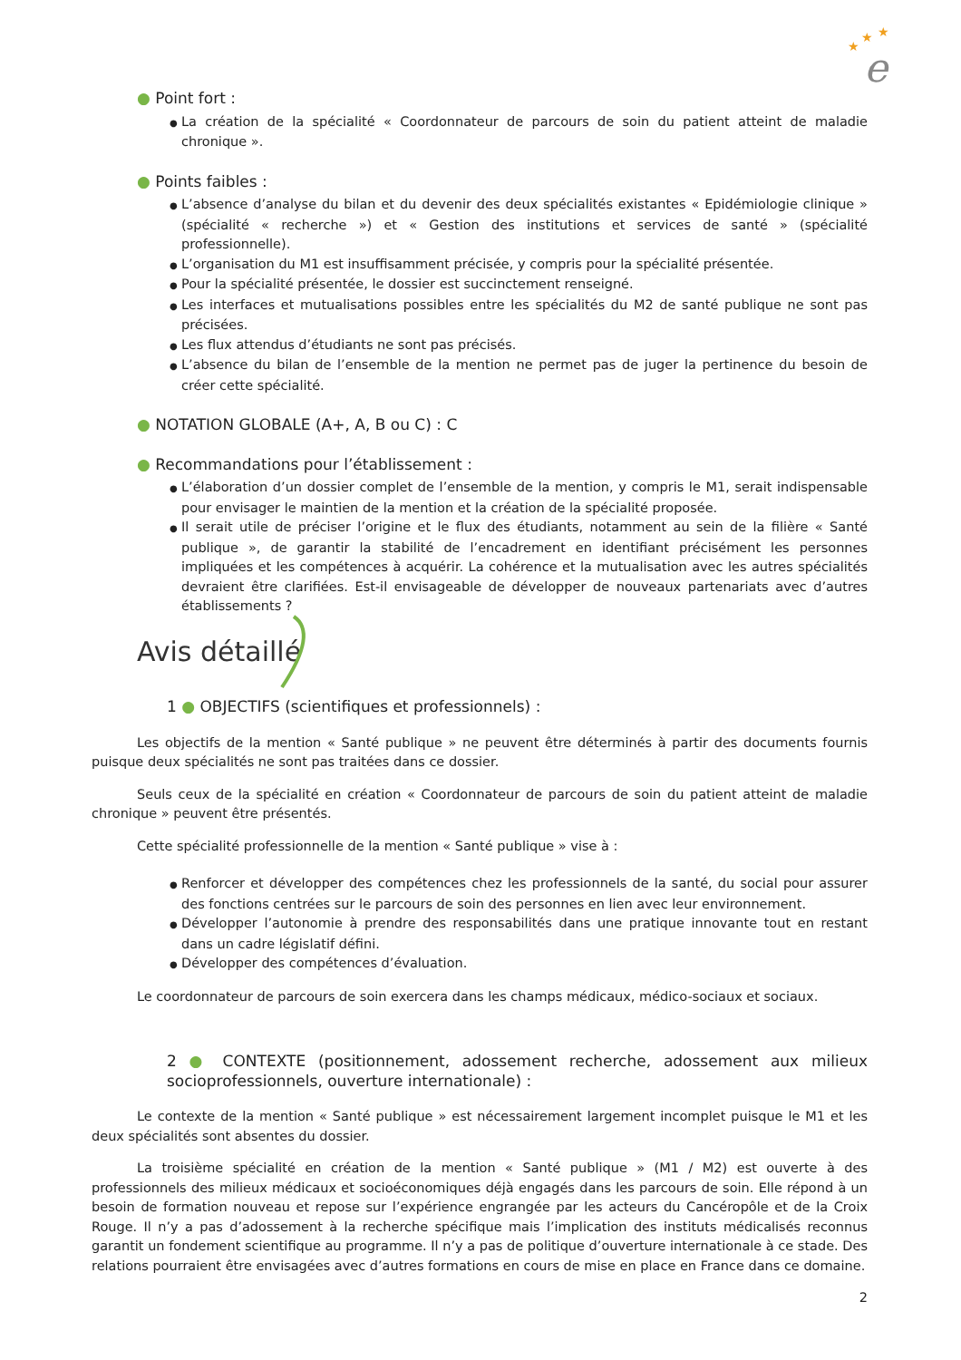★
★
★
e
● Point fort :
● La création de la spécialité « Coordonnateur de parcours de soin du patient atteint de maladie chronique ».
● Points faibles :
● L’absence d’analyse du bilan et du devenir des deux spécialités existantes « Epidémiologie clinique » (spécialité « recherche ») et « Gestion des institutions et services de santé » (spécialité professionnelle).
● L’organisation du M1 est insuffisamment précisée, y compris pour la spécialité présentée.
● Pour la spécialité présentée, le dossier est succinctement renseigné.
● Les interfaces et mutualisations possibles entre les spécialités du M2 de santé publique ne sont pas précisées.
● Les flux attendus d’étudiants ne sont pas précisés.
● L’absence du bilan de l’ensemble de la mention ne permet pas de juger la pertinence du besoin de créer cette spécialité.
● NOTATION GLOBALE (A+, A, B ou C) : C
● Recommandations pour l’établissement :
● L’élaboration d’un dossier complet de l’ensemble de la mention, y compris le M1, serait indispensable pour envisager le maintien de la mention et la création de la spécialité proposée.
● Il serait utile de préciser l’origine et le flux des étudiants, notamment au sein de la filière « Santé publique », de garantir la stabilité de l’encadrement en identifiant précisément les personnes impliquées et les compétences à acquérir. La cohérence et la mutualisation avec les autres spécialités devraient être clarifiées. Est-il envisageable de développer de nouveaux partenariats avec d’autres établissements ?
Avis détaillé
1 ● OBJECTIFS (scientifiques et professionnels) :
Les objectifs de la mention « Santé publique » ne peuvent être déterminés à partir des documents fournis puisque deux spécialités ne sont pas traitées dans ce dossier.
Seuls ceux de la spécialité en création « Coordonnateur de parcours de soin du patient atteint de maladie chronique » peuvent être présentés.
Cette spécialité professionnelle de la mention « Santé publique » vise à :
● Renforcer et développer des compétences chez les professionnels de la santé, du social pour assurer des fonctions centrées sur le parcours de soin des personnes en lien avec leur environnement.
● Développer l’autonomie à prendre des responsabilités dans une pratique innovante tout en restant dans un cadre législatif défini.
● Développer des compétences d’évaluation.
Le coordonnateur de parcours de soin exercera dans les champs médicaux, médico-sociaux et sociaux.
2 ● CONTEXTE (positionnement, adossement recherche, adossement aux milieux socioprofessionnels, ouverture internationale) :
Le contexte de la mention « Santé publique » est nécessairement largement incomplet puisque le M1 et les deux spécialités sont absentes du dossier.
La troisième spécialité en création de la mention « Santé publique » (M1 / M2) est ouverte à des professionnels des milieux médicaux et socioéconomiques déjà engagés dans les parcours de soin. Elle répond à un besoin de formation nouveau et repose sur l’expérience engrangée par les acteurs du Cancéropôle et de la Croix Rouge. Il n’y a pas d’adossement à la recherche spécifique mais l’implication des instituts médicalisés reconnus garantit un fondement scientifique au programme. Il n’y a pas de politique d’ouverture internationale à ce stade. Des relations pourraient être envisagées avec d’autres formations en cours de mise en place en France dans ce domaine.
2